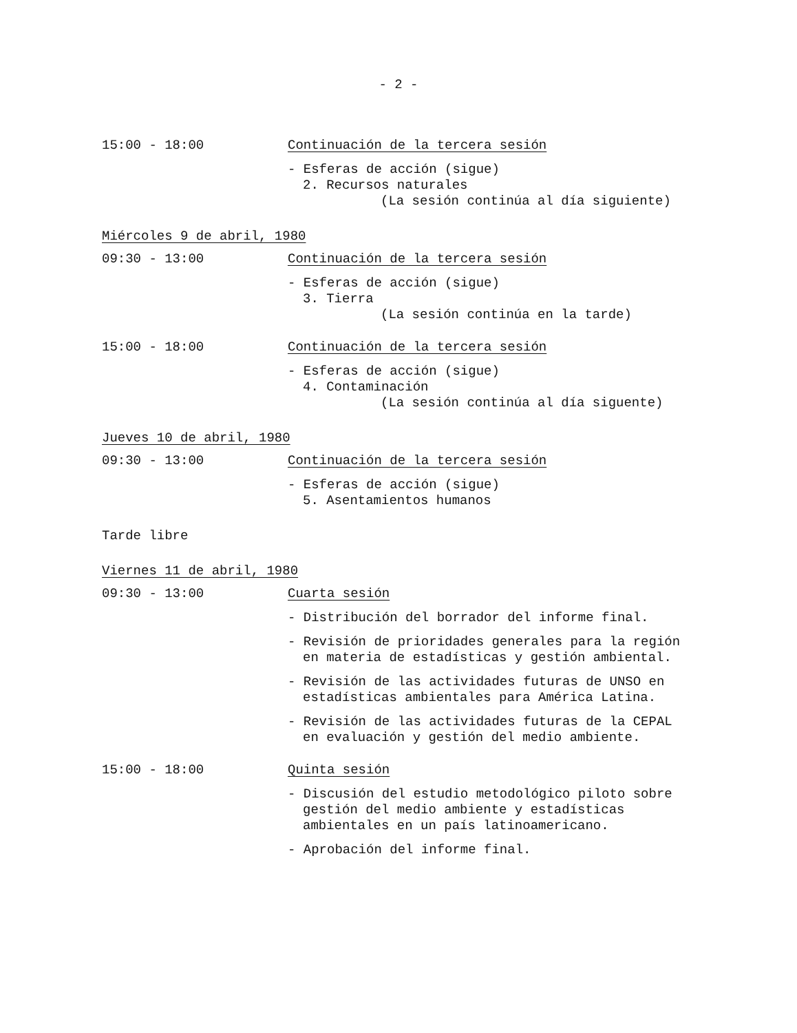- 2 -
15:00 - 18:00 Continuación de la tercera sesión
- Esferas de acción (sigue)
2. Recursos naturales
(La sesión continúa al día siguiente)
Miércoles 9 de abril, 1980
09:30 - 13:00 Continuación de la tercera sesión
- Esferas de acción (sigue)
3. Tierra
(La sesión continúa en la tarde)
15:00 - 18:00 Continuación de la tercera sesión
- Esferas de acción (sigue)
4. Contaminación
(La sesión continúa al día siguente)
Jueves 10 de abril, 1980
09:30 - 13:00 Continuación de la tercera sesión
- Esferas de acción (sigue)
5. Asentamientos humanos
Tarde libre
Viernes 11 de abril, 1980
09:30 - 13:00 Cuarta sesión
- Distribución del borrador del informe final.
- Revisión de prioridades generales para la región en materia de estadísticas y gestión ambiental.
- Revisión de las actividades futuras de UNSO en estadísticas ambientales para América Latina.
- Revisión de las actividades futuras de la CEPAL en evaluación y gestión del medio ambiente.
15:00 - 18:00 Quinta sesión
- Discusión del estudio metodológico piloto sobre gestión del medio ambiente y estadísticas ambientales en un país latinoamericano.
- Aprobación del informe final.